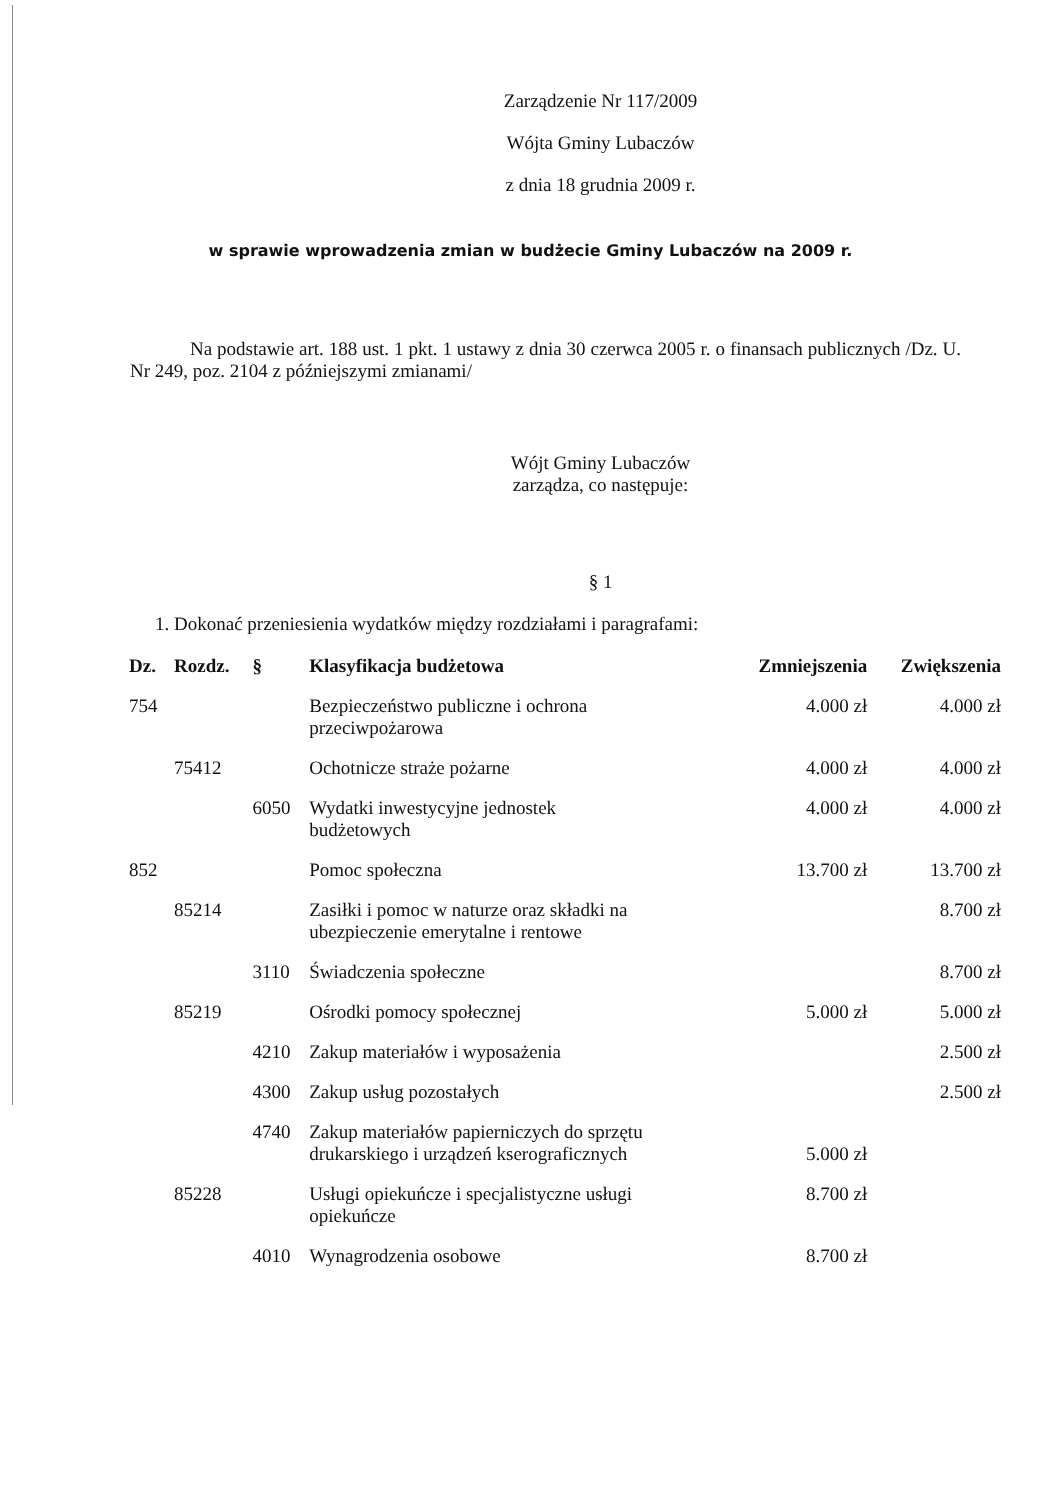Zarządzenie Nr 117/2009
Wójta Gminy Lubaczów
z dnia 18 grudnia 2009 r.
w sprawie wprowadzenia zmian w budżecie Gminy Lubaczów na 2009 r.
Na podstawie art. 188 ust. 1 pkt. 1 ustawy z dnia 30 czerwca 2005 r. o finansach publicznych /Dz. U. Nr 249, poz. 2104 z późniejszymi zmianami/
Wójt Gminy Lubaczów
zarządza, co następuje:
§ 1
1. Dokonać przeniesienia wydatków między rozdziałami i paragrafami:
| Dz. | Rozdz. | § | Klasyfikacja budżetowa | Zmniejszenia | Zwiększenia |
| --- | --- | --- | --- | --- | --- |
| 754 | | | Bezpieczeństwo publiczne i ochrona przeciwpożarowa | 4.000 zł | 4.000 zł |
| | 75412 | | Ochotnicze straże pożarne | 4.000 zł | 4.000 zł |
| | | 6050 | Wydatki inwestycyjne jednostek budżetowych | 4.000 zł | 4.000 zł |
| 852 | | | Pomoc społeczna | 13.700 zł | 13.700 zł |
| | 85214 | | Zasiłki i pomoc w naturze oraz składki na ubezpieczenie emerytalne i rentowe | | 8.700 zł |
| | | 3110 | Świadczenia społeczne | | 8.700 zł |
| | 85219 | | Ośrodki pomocy społecznej | 5.000 zł | 5.000 zł |
| | | 4210 | Zakup materiałów i wyposażenia | | 2.500 zł |
| | | 4300 | Zakup usług pozostałych | | 2.500 zł |
| | | 4740 | Zakup materiałów papierniczych do sprzętu drukarskiego i urządzeń kserograficznych | 5.000 zł | |
| | 85228 | | Usługi opiekuńcze i specjalistyczne usługi opiekuńcze | 8.700 zł | |
| | | 4010 | Wynagrodzenia osobowe | 8.700 zł | |